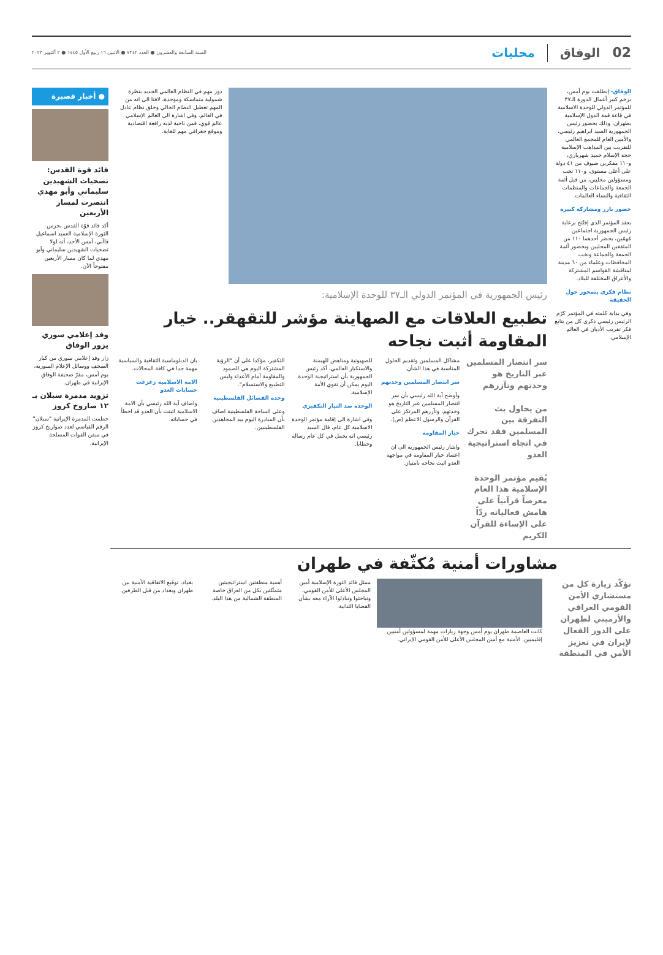02 الوفاق محليات السنة السابعة والعشرون ● العدد ٧٣٤٢ ● الاثنين ١٦ ربيع الأول ١٤٤٥ ● ٢ أكتوبر ٢٠٢٣
الوفاق- إنطلقت يوم أمس، بزخم كبير أعمال الدورة الـ٣٧ للمؤتمر الدولي للوحدة الاسلامية في قاعة قمة الدول الإسلامية بطهران، وذلك بحضور رئيس الجمهورية السيد ابراهيم رئيسي، والأمين العام للمجمع العالمي للتقريب بين المذاهب الإسلامية حجة الإسلام حميد شهرياري، و١١٠ مفكرين ضيوف من ٤١ دولة على أعلى مستوى، و١١٠ نخب ومسؤولين محليين، من قبل أئمة الجمعة والجماعات والمنظمات الثقافية والنساء العالمات.
حضور بارز ومشاركة كبيرة
يعقد المؤتمر الذي إفتُتح برعاية رئيس الجمهورية اجتماعين مُهمّين، يحضر أحدهما ١١٠ من المثقفين المحليين وبحضور أئمة الجمعة والجماعة ونخب المحافظات وعلماء من ٦٠ مدينة لمناقشة القواسم المشتركة والأعراق المختلفة للبلاد.
نظام فكري يتمحور حول الحقيقة
وفي بداية كلمته في المؤتمر كرّم الرئيس رئيسي ذكرى كل من يتابع فكر تقريب الأديان في العالم الإسلامي.
دور مهم في النظام العالمي الجديد بنظرة شمولية متماسكة وموحدة، لافتا الى انه من المهم تعطيل النظام الحالي وخلق نظام عادل في العالم. وفي اشارة الى العالم الإسلامي عالم قوي، فمن ناحية لديه رافعة اقتصادية وموقع جغرافي مهم للغاية.
رئيس الجمهورية في المؤتمر الدولي الـ٣٧ للوحدة الإسلامية:
تطبيع العلاقات مع الصهاينة مؤشر للتقهقر.. خيار المقاومة أثبت نجاحه
سر انتصار المسلمين عبر التاريخ هو وحدتهم وتآزرهم
من يحاول بث التفرقة بين المسلمين فقد تحرك في اتجاه استراتيجية العدو
يُقيم مؤتمر الوحدة الإسلامية هذا العام معرضاً قرآنياً على هامش فعالياته ردّاً على الإساءة للقرآن الكريم
مشاكل المسلمين وتقديم الحلول المناسبة في هذا الشأن.
سر انتصار المسلمين وحدتهم
وأوضح آية الله رئيسي بأن سر انتصار المسلمين عبر التاريخ هو وحدتهم، وتآزرهم المرتكز على القرآن والرسول الاعظم (ص).
خيار المقاومة
واشار رئيس الجمهورية الى ان اعتماد خيار المقاومة في مواجهة العدو اثبت نجاحه بامتياز.
للصهيونية ومناهض للهيمنة والاستكبار العالمي، أكد رئيس الجمهورية بأن استراتيجية الوحدة اليوم يمكن أن تقوي الأمة الإسلامية.
الوحدة ضد التيار التكفيري
وفي اشارة الى إقامة مؤتمر الوحدة الاسلامية كل عام، قال السيد رئيسي انه يحمل في كل عام رسالة وخطابا.
التكفير، مؤكدا على أن "الرؤية المشتركة اليوم هي الصمود والمقاومة أمام الأعداء وليس التطبيع والاستسلام".
وحدة الفصائل الفلسطينية
وعلى الساحة الفلسطينية اضاف بأن المبادرة اليوم بيد المجاهدين الفلسطينيين.
بان الدبلوماسية الثقافية والسياسية مهمة جدا في كافة المجالات.
الامة الاسلامية زعزعت حسابات العدو
واضاف آية الله رئيسي بأن الامة الاسلامية اثبتت بأن العدو قد اخطأ في حساباته.
● أخبار قصيرة
قائد قوة القدس: تضحيات الشهيدين سليماني وأبو مهدي انتصرت لمسار الأربعين
أكد قائد قوّة القدس بحرس الثورة الإسلامية العميد اسماعيل قاآني، أمس الأحد، أنه لولا تضحيات الشهيدين سليماني وأبو مهدي لما كان مسار الأربعين مفتوحاً الآن.
وفد إعلامي سوري يزور الوفاق
زار وفد إعلامي سوري من كبار الصحف ووسائل الإعلام السورية، يوم أمس، مقرّ صحيفة الوفاق الإيرانية في طهران.
تزويد مدمرة سبلان بـ ١٢ صاروخ كروز
حطمت المدمرة الإيرانية "سبلان" الرقم القياسي لعدد صواريخ كروز في سفن القوات المسلحة الإيرانية.
مشاورات أمنية مُكثّفة في طهران
تؤكّد زيارة كل من مستشاري الأمن القومي العراقي والأرميني لطهران على الدور الفعال لإيران في تعزيز الأمن في المنطقة
كانت العاصمة طهران يوم أمس وجهة زيارات مهمة لمسؤولين أمنيين إقليميين. الأمنية مع أمين المجلس الأعلى للأمن القومي الإيراني.
ممثل قائد الثورة الإسلامية أمين المجلس الأعلى للأمن القومي، وتباحثوا وتبادلوا الآراء معه بشأن القضايا الثنائية.
أهمية منطقتين استراتيجيتين متمثّلتين بكل من العراق خاصة المنطقة الشمالية من هذا البلد.
بغداد، توقيع الاتفاقية الأمنية بين طهران وبغداد من قبل الطرفين.